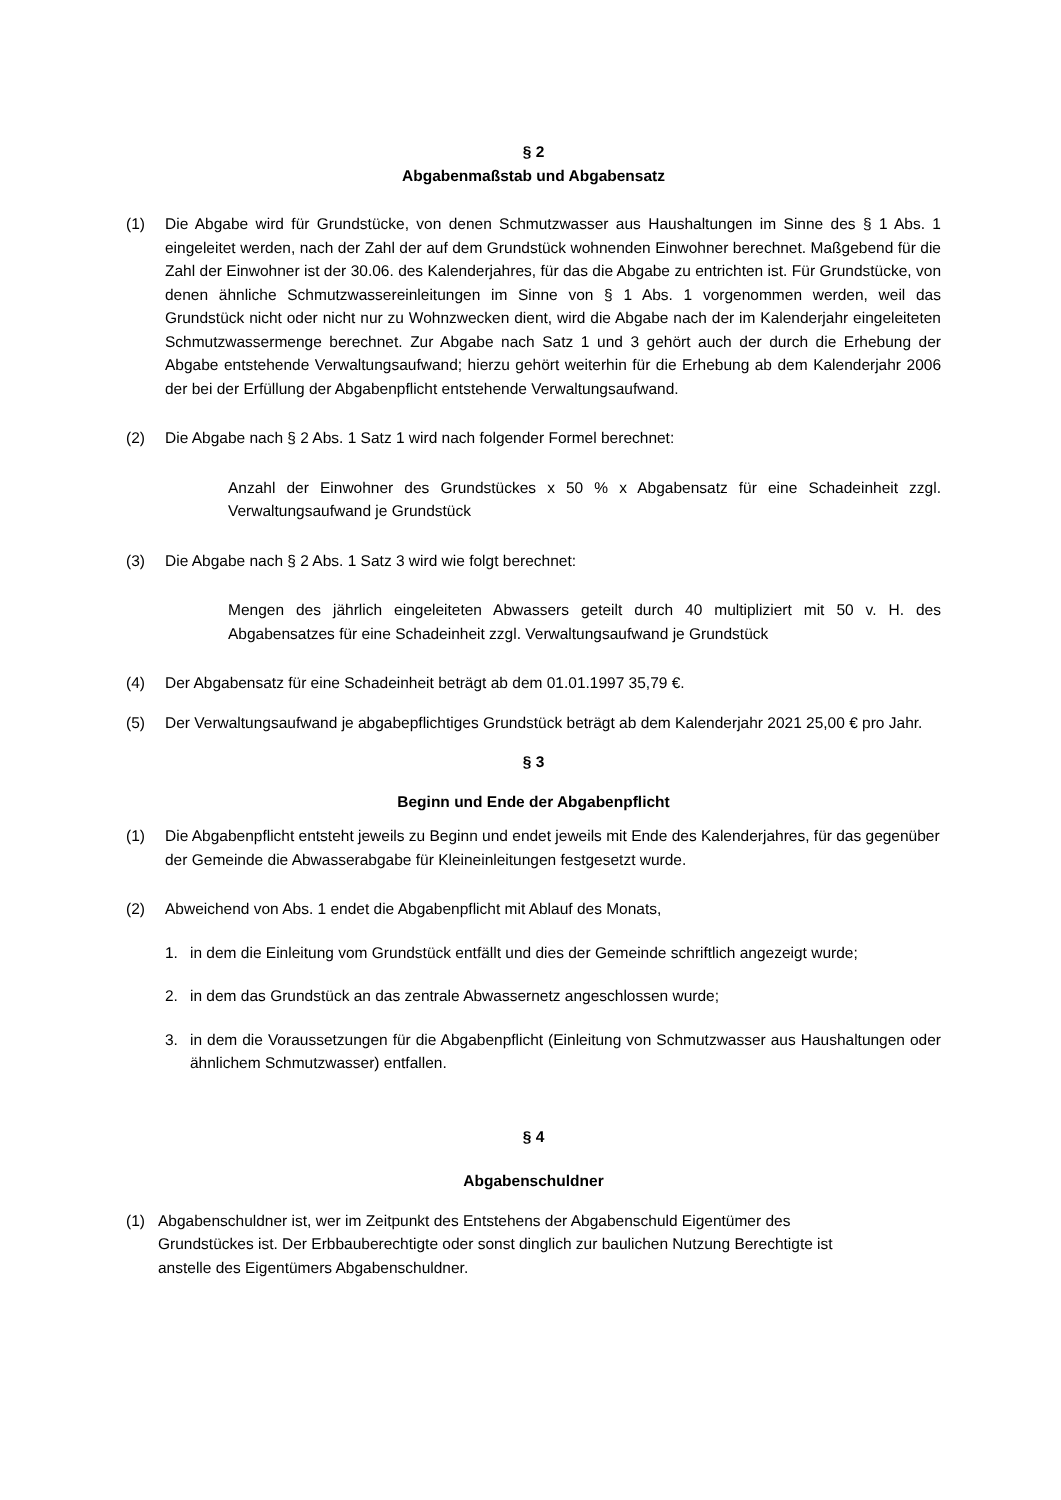§ 2
Abgabenmaßstab und Abgabensatz
(1) Die Abgabe wird für Grundstücke, von denen Schmutzwasser aus Haushaltungen im Sinne des § 1 Abs. 1 eingeleitet werden, nach der Zahl der auf dem Grundstück wohnenden Einwohner berechnet. Maßgebend für die Zahl der Einwohner ist der 30.06. des Kalenderjahres, für das die Abgabe zu entrichten ist. Für Grundstücke, von denen ähnliche Schmutzwassereinleitungen im Sinne von § 1 Abs. 1 vorgenommen werden, weil das Grundstück nicht oder nicht nur zu Wohnzwecken dient, wird die Abgabe nach der im Kalenderjahr eingeleiteten Schmutzwassermenge berechnet. Zur Abgabe nach Satz 1 und 3 gehört auch der durch die Erhebung der Abgabe entstehende Verwaltungsaufwand; hierzu gehört weiterhin für die Erhebung ab dem Kalenderjahr 2006 der bei der Erfüllung der Abgabenpflicht entstehende Verwaltungsaufwand.
(2) Die Abgabe nach § 2 Abs. 1 Satz 1 wird nach folgender Formel berechnet:
Anzahl der Einwohner des Grundstückes x 50 % x Abgabensatz für eine Schadeinheit zzgl. Verwaltungsaufwand je Grundstück
(3) Die Abgabe nach § 2 Abs. 1 Satz 3 wird wie folgt berechnet:
Mengen des jährlich eingeleiteten Abwassers geteilt durch 40 multipliziert mit 50 v. H. des Abgabensatzes für eine Schadeinheit zzgl. Verwaltungsaufwand je Grundstück
(4) Der Abgabensatz für eine Schadeinheit beträgt ab dem 01.01.1997 35,79 €.
(5) Der Verwaltungsaufwand je abgabepflichtiges Grundstück beträgt ab dem Kalenderjahr 2021 25,00 € pro Jahr.
§ 3
Beginn und Ende der Abgabenpflicht
(1) Die Abgabenpflicht entsteht jeweils zu Beginn und endet jeweils mit Ende des Kalenderjahres, für das gegenüber der Gemeinde die Abwasserabgabe für Kleineinleitungen festgesetzt wurde.
(2) Abweichend von Abs. 1 endet die Abgabenpflicht mit Ablauf des Monats,
1. in dem die Einleitung vom Grundstück entfällt und dies der Gemeinde schriftlich angezeigt wurde;
2. in dem das Grundstück an das zentrale Abwassernetz angeschlossen wurde;
3. in dem die Voraussetzungen für die Abgabenpflicht (Einleitung von Schmutzwasser aus Haushaltungen oder ähnlichem Schmutzwasser) entfallen.
§ 4
Abgabenschuldner
(1) Abgabenschuldner ist, wer im Zeitpunkt des Entstehens der Abgabenschuld Eigentümer des Grundstückes ist. Der Erbbauberechtigte oder sonst dinglich zur baulichen Nutzung Berechtigte ist anstelle des Eigentümers Abgabenschuldner.